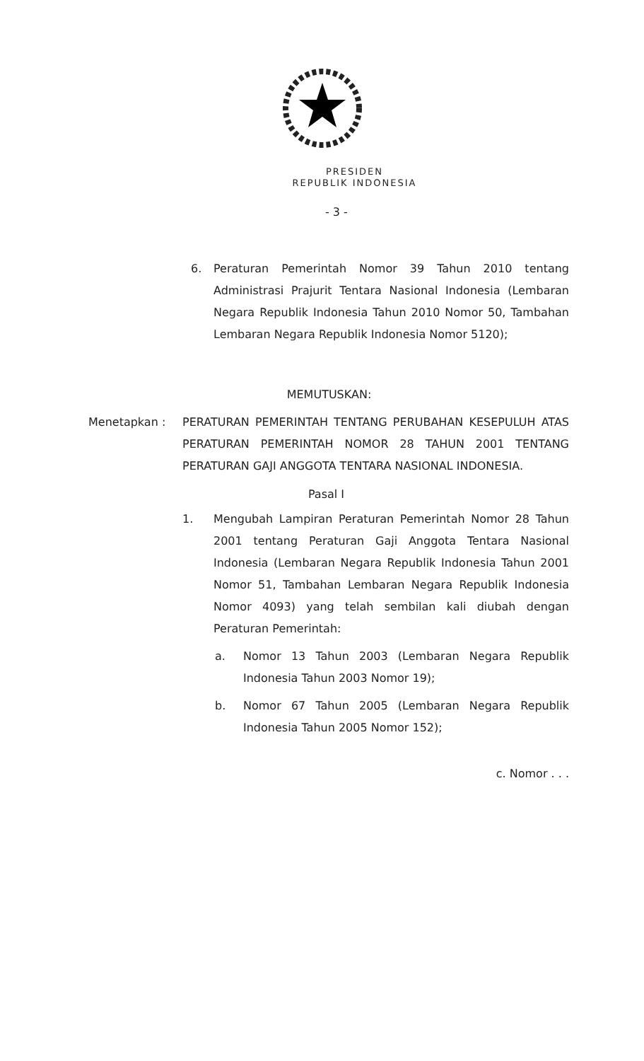PRESIDEN
REPUBLIK INDONESIA
- 3 -
6. Peraturan Pemerintah Nomor 39 Tahun 2010 tentang Administrasi Prajurit Tentara Nasional Indonesia (Lembaran Negara Republik Indonesia Tahun 2010 Nomor 50, Tambahan Lembaran Negara Republik Indonesia Nomor 5120);
MEMUTUSKAN:
Menetapkan : PERATURAN PEMERINTAH TENTANG PERUBAHAN KESEPULUH ATAS PERATURAN PEMERINTAH NOMOR 28 TAHUN 2001 TENTANG PERATURAN GAJI ANGGOTA TENTARA NASIONAL INDONESIA.
Pasal I
1. Mengubah Lampiran Peraturan Pemerintah Nomor 28 Tahun 2001 tentang Peraturan Gaji Anggota Tentara Nasional Indonesia (Lembaran Negara Republik Indonesia Tahun 2001 Nomor 51, Tambahan Lembaran Negara Republik Indonesia Nomor 4093) yang telah sembilan kali diubah dengan Peraturan Pemerintah:
a. Nomor 13 Tahun 2003 (Lembaran Negara Republik Indonesia Tahun 2003 Nomor 19);
b. Nomor 67 Tahun 2005 (Lembaran Negara Republik Indonesia Tahun 2005 Nomor 152);
c. Nomor . . .